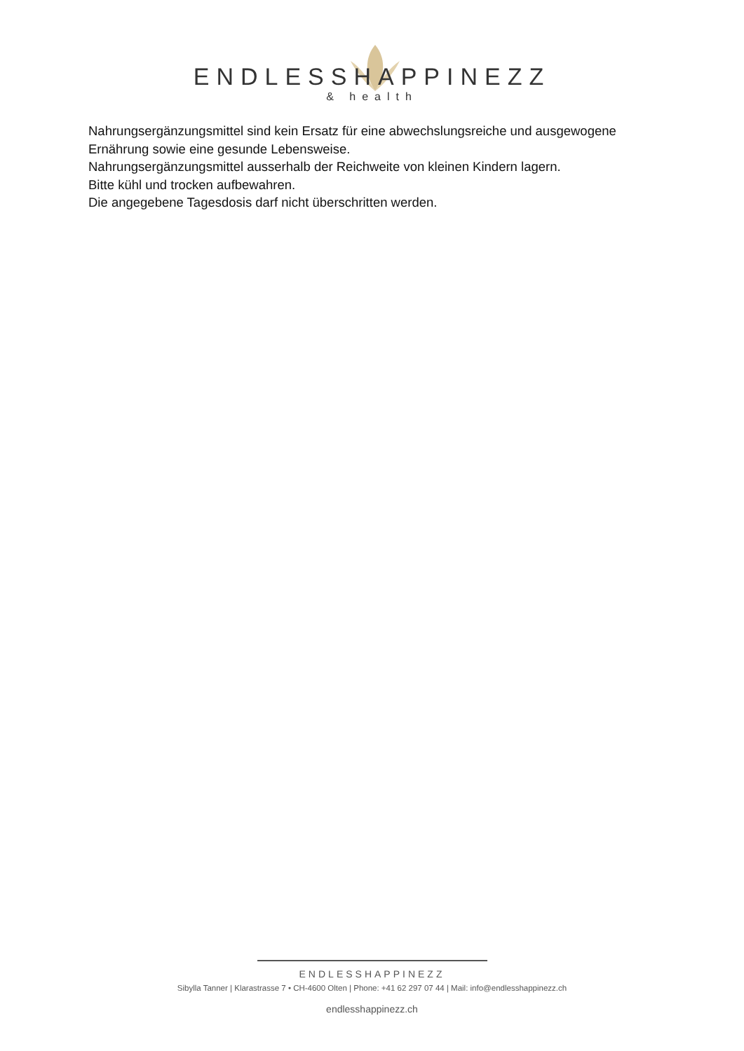ENDLESSHAPPINEZZ
& health
Nahrungsergänzungsmittel sind kein Ersatz für eine abwechslungsreiche und ausgewogene Ernährung sowie eine gesunde Lebensweise.
Nahrungsergänzungsmittel ausserhalb der Reichweite von kleinen Kindern lagern.
Bitte kühl und trocken aufbewahren.
Die angegebene Tagesdosis darf nicht überschritten werden.
ENDLESSHAPPINEZZ
Sibylla Tanner | Klarastrasse 7 • CH-4600 Olten | Phone: +41 62 297 07 44 | Mail: info@endlesshappinezz.ch
endlesshappinezz.ch